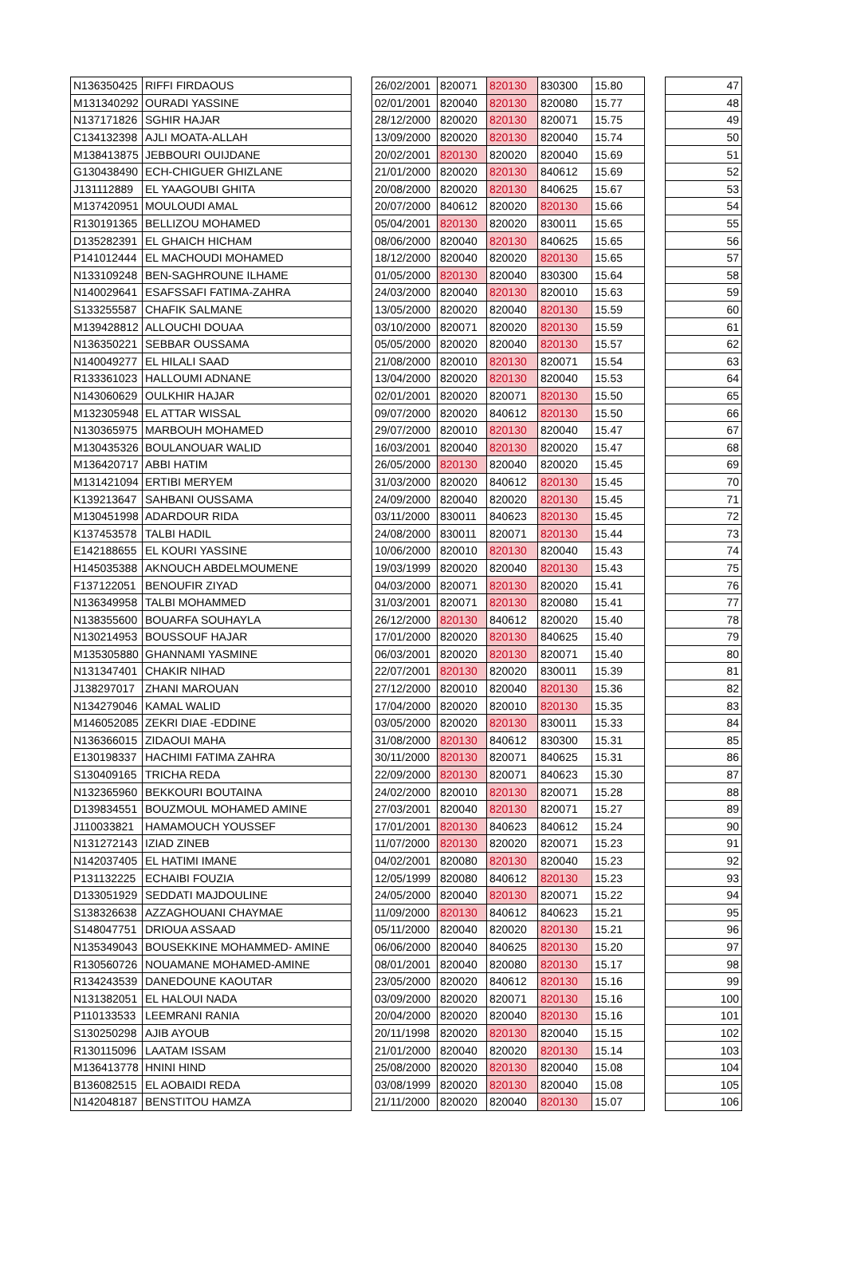| N136350425 | RIFFI FIRDAOUS | | 26/02/2001 | 820071 | 820130 | 830300 | 15.80 | | 47 |
| M131340292 | OURADI YASSINE | | 02/01/2001 | 820040 | 820130 | 820080 | 15.77 | | 48 |
| N137171826 | SGHIR HAJAR | | 28/12/2000 | 820020 | 820130 | 820071 | 15.75 | | 49 |
| C134132398 | AJLI MOATA-ALLAH | | 13/09/2000 | 820020 | 820130 | 820040 | 15.74 | | 50 |
| M138413875 | JEBBOURI OUIJDANE | | 20/02/2001 | 820130 | 820020 | 820040 | 15.69 | | 51 |
| G130438490 | ECH-CHIGUER GHIZLANE | | 21/01/2000 | 820020 | 820130 | 840612 | 15.69 | | 52 |
| J131112889 | EL YAAGOUBI GHITA | | 20/08/2000 | 820020 | 820130 | 840625 | 15.67 | | 53 |
| M137420951 | MOULOUDI AMAL | | 20/07/2000 | 840612 | 820020 | 820130 | 15.66 | | 54 |
| R130191365 | BELLIZOU MOHAMED | | 05/04/2001 | 820130 | 820020 | 830011 | 15.65 | | 55 |
| D135282391 | EL GHAICH HICHAM | | 08/06/2000 | 820040 | 820130 | 840625 | 15.65 | | 56 |
| P141012444 | EL MACHOUDI MOHAMED | | 18/12/2000 | 820040 | 820020 | 820130 | 15.65 | | 57 |
| N133109248 | BEN-SAGHROUNE ILHAME | | 01/05/2000 | 820130 | 820040 | 830300 | 15.64 | | 58 |
| N140029641 | ESAFSSAFI FATIMA-ZAHRA | | 24/03/2000 | 820040 | 820130 | 820010 | 15.63 | | 59 |
| S133255587 | CHAFIK SALMANE | | 13/05/2000 | 820020 | 820040 | 820130 | 15.59 | | 60 |
| M139428812 | ALLOUCHI DOUAA | | 03/10/2000 | 820071 | 820020 | 820130 | 15.59 | | 61 |
| N136350221 | SEBBAR OUSSAMA | | 05/05/2000 | 820020 | 820040 | 820130 | 15.57 | | 62 |
| N140049277 | EL HILALI SAAD | | 21/08/2000 | 820010 | 820130 | 820071 | 15.54 | | 63 |
| R133361023 | HALLOUMI ADNANE | | 13/04/2000 | 820020 | 820130 | 820040 | 15.53 | | 64 |
| N143060629 | OULKHIR HAJAR | | 02/01/2001 | 820020 | 820071 | 820130 | 15.50 | | 65 |
| M132305948 | EL ATTAR WISSAL | | 09/07/2000 | 820020 | 840612 | 820130 | 15.50 | | 66 |
| N130365975 | MARBOUH MOHAMED | | 29/07/2000 | 820010 | 820130 | 820040 | 15.47 | | 67 |
| M130435326 | BOULANOUAR WALID | | 16/03/2001 | 820040 | 820130 | 820020 | 15.47 | | 68 |
| M136420717 | ABBI HATIM | | 26/05/2000 | 820130 | 820040 | 820020 | 15.45 | | 69 |
| M131421094 | ERTIBI MERYEM | | 31/03/2000 | 820020 | 840612 | 820130 | 15.45 | | 70 |
| K139213647 | SAHBANI OUSSAMA | | 24/09/2000 | 820040 | 820020 | 820130 | 15.45 | | 71 |
| M130451998 | ADARDOUR RIDA | | 03/11/2000 | 830011 | 840623 | 820130 | 15.45 | | 72 |
| K137453578 | TALBI HADIL | | 24/08/2000 | 830011 | 820071 | 820130 | 15.44 | | 73 |
| E142188655 | EL KOURI YASSINE | | 10/06/2000 | 820010 | 820130 | 820040 | 15.43 | | 74 |
| H145035388 | AKNOUCH ABDELMOUMENE | | 19/03/1999 | 820020 | 820040 | 820130 | 15.43 | | 75 |
| F137122051 | BENOUFIR ZIYAD | | 04/03/2000 | 820071 | 820130 | 820020 | 15.41 | | 76 |
| N136349958 | TALBI MOHAMMED | | 31/03/2001 | 820071 | 820130 | 820080 | 15.41 | | 77 |
| N138355600 | BOUARFA SOUHAYLA | | 26/12/2000 | 820130 | 840612 | 820020 | 15.40 | | 78 |
| N130214953 | BOUSSOUF HAJAR | | 17/01/2000 | 820020 | 820130 | 840625 | 15.40 | | 79 |
| M135305880 | GHANNAMI YASMINE | | 06/03/2001 | 820020 | 820130 | 820071 | 15.40 | | 80 |
| N131347401 | CHAKIR NIHAD | | 22/07/2001 | 820130 | 820020 | 830011 | 15.39 | | 81 |
| J138297017 | ZHANI MAROUAN | | 27/12/2000 | 820010 | 820040 | 820130 | 15.36 | | 82 |
| N134279046 | KAMAL WALID | | 17/04/2000 | 820020 | 820010 | 820130 | 15.35 | | 83 |
| M146052085 | ZEKRI DIAE -EDDINE | | 03/05/2000 | 820020 | 820130 | 830011 | 15.33 | | 84 |
| N136366015 | ZIDAOUI MAHA | | 31/08/2000 | 820130 | 840612 | 830300 | 15.31 | | 85 |
| E130198337 | HACHIMI FATIMA ZAHRA | | 30/11/2000 | 820130 | 820071 | 840625 | 15.31 | | 86 |
| S130409165 | TRICHA REDA | | 22/09/2000 | 820130 | 820071 | 840623 | 15.30 | | 87 |
| N132365960 | BEKKOURI BOUTAINA | | 24/02/2000 | 820010 | 820130 | 820071 | 15.28 | | 88 |
| D139834551 | BOUZMOUL MOHAMED AMINE | | 27/03/2001 | 820040 | 820130 | 820071 | 15.27 | | 89 |
| J110033821 | HAMAMOUCH YOUSSEF | | 17/01/2001 | 820130 | 840623 | 840612 | 15.24 | | 90 |
| N131272143 | IZIAD ZINEB | | 11/07/2000 | 820130 | 820020 | 820071 | 15.23 | | 91 |
| N142037405 | EL HATIMI IMANE | | 04/02/2001 | 820080 | 820130 | 820040 | 15.23 | | 92 |
| P131132225 | ECHAIBI FOUZIA | | 12/05/1999 | 820080 | 840612 | 820130 | 15.23 | | 93 |
| D133051929 | SEDDATI MAJDOULINE | | 24/05/2000 | 820040 | 820130 | 820071 | 15.22 | | 94 |
| S138326638 | AZZAGHOUANI CHAYMAE | | 11/09/2000 | 820130 | 840612 | 840623 | 15.21 | | 95 |
| S148047751 | DRIOUA ASSAAD | | 05/11/2000 | 820040 | 820020 | 820130 | 15.21 | | 96 |
| N135349043 | BOUSEKKINE MOHAMMED- AMINE | | 06/06/2000 | 820040 | 840625 | 820130 | 15.20 | | 97 |
| R130560726 | NOUAMANE MOHAMED-AMINE | | 08/01/2001 | 820040 | 820080 | 820130 | 15.17 | | 98 |
| R134243539 | DANEDOUNE KAOUTAR | | 23/05/2000 | 820020 | 840612 | 820130 | 15.16 | | 99 |
| N131382051 | EL HALOUI NADA | | 03/09/2000 | 820020 | 820071 | 820130 | 15.16 | | 100 |
| P110133533 | LEEMRANI RANIA | | 20/04/2000 | 820020 | 820040 | 820130 | 15.16 | | 101 |
| S130250298 | AJIB AYOUB | | 20/11/1998 | 820020 | 820130 | 820040 | 15.15 | | 102 |
| R130115096 | LAATAM ISSAM | | 21/01/2000 | 820040 | 820020 | 820130 | 15.14 | | 103 |
| M136413778 | HNINI HIND | | 25/08/2000 | 820020 | 820130 | 820040 | 15.08 | | 104 |
| B136082515 | EL AOBAIDI REDA | | 03/08/1999 | 820020 | 820130 | 820040 | 15.08 | | 105 |
| N142048187 | BENSTITOU HAMZA | | 21/11/2000 | 820020 | 820040 | 820130 | 15.07 | | 106 |